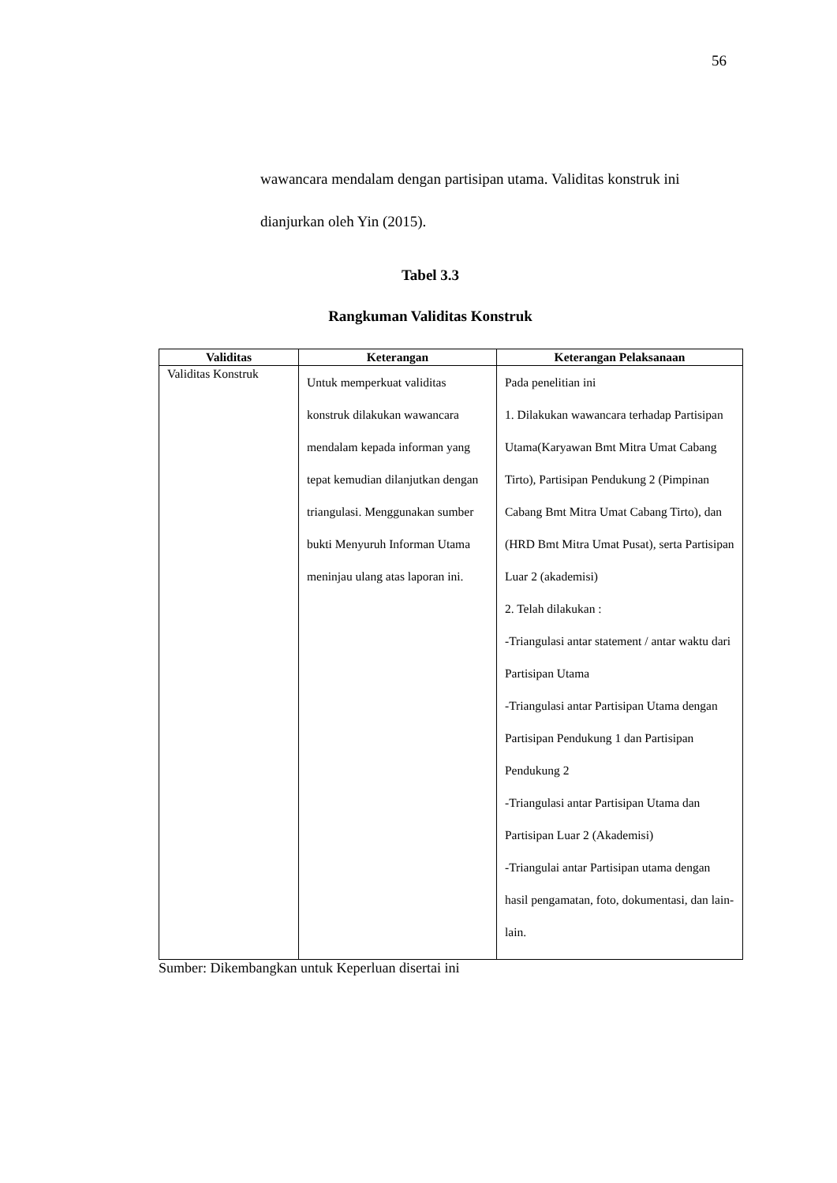56
wawancara mendalam dengan partisipan utama. Validitas konstruk ini dianjurkan oleh Yin (2015).
Tabel 3.3
Rangkuman Validitas Konstruk
| Validitas | Keterangan | Keterangan Pelaksanaan |
| --- | --- | --- |
| Validitas Konstruk | Untuk memperkuat validitas konstruk dilakukan wawancara mendalam kepada informan yang tepat kemudian dilanjutkan dengan triangulasi. Menggunakan sumber bukti Menyuruh Informan Utama meninjau ulang atas laporan ini. | Pada penelitian ini 1. Dilakukan wawancara terhadap Partisipan Utama(Karyawan Bmt Mitra Umat Cabang Tirto), Partisipan Pendukung 2 (Pimpinan Cabang Bmt Mitra Umat Cabang Tirto), dan (HRD Bmt Mitra Umat Pusat), serta Partisipan Luar 2 (akademisi) 2. Telah dilakukan : -Triangulasi antar statement / antar waktu dari Partisipan Utama -Triangulasi antar Partisipan Utama dengan Partisipan Pendukung 1 dan Partisipan Pendukung 2 -Triangulasi antar Partisipan Utama dan Partisipan Luar 2 (Akademisi) -Triangulai antar Partisipan utama dengan hasil pengamatan, foto, dokumentasi, dan lain-lain. |
Sumber: Dikembangkan untuk Keperluan disertai ini